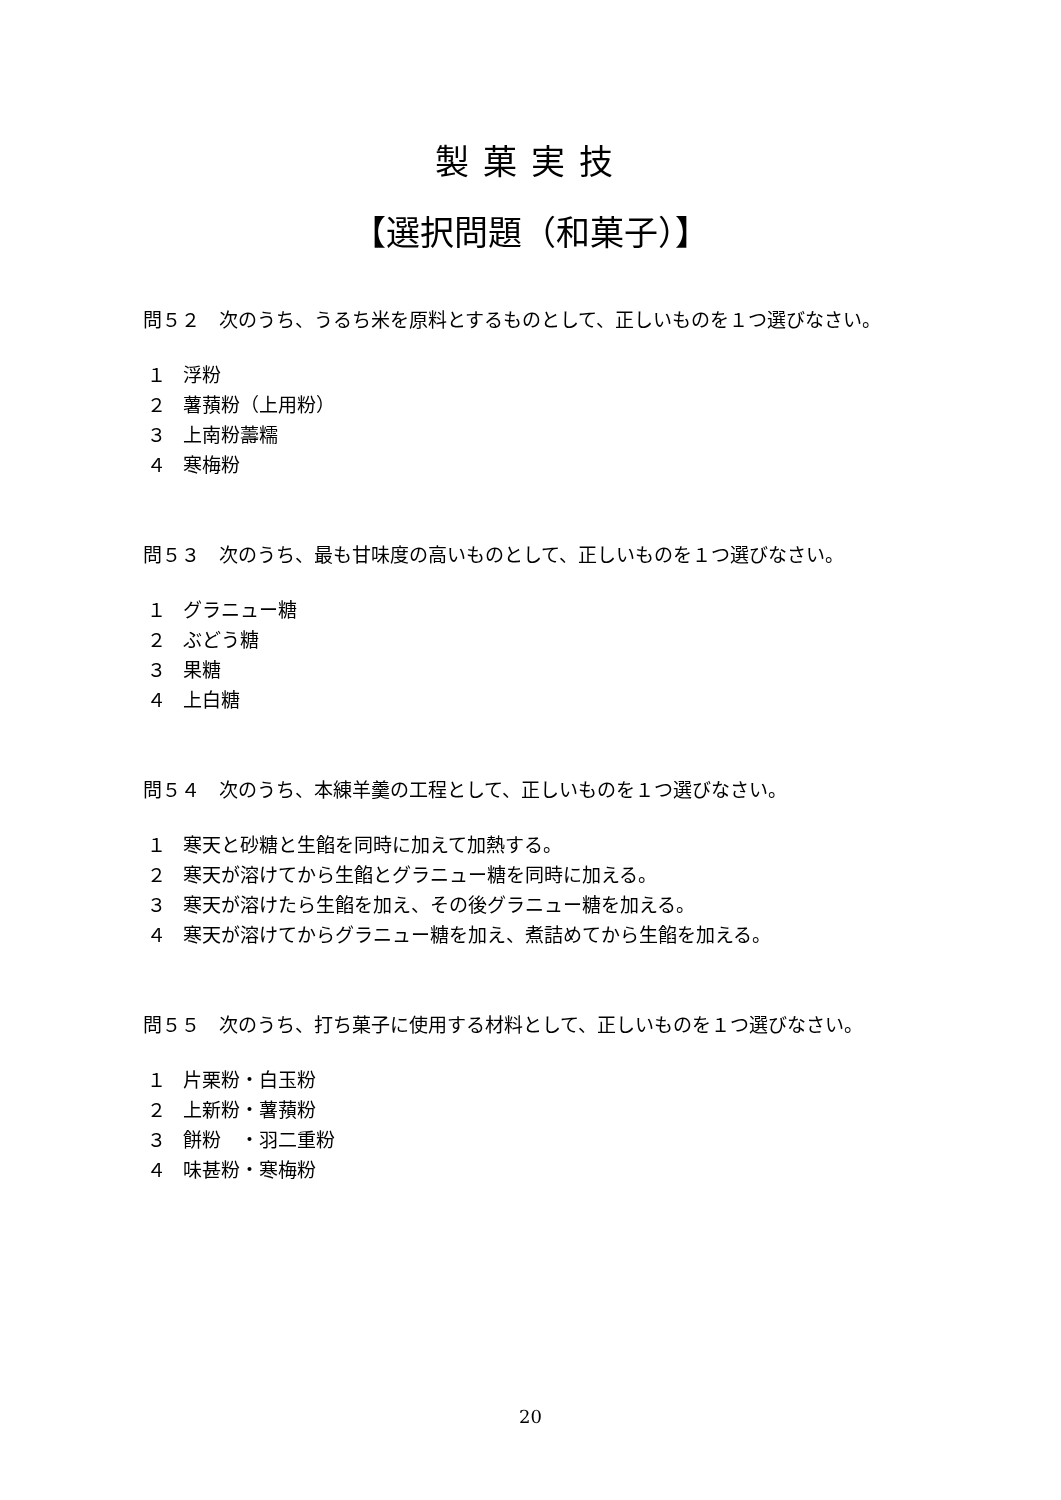製菓実技
【選択問題（和菓子）】
問５２　次のうち、うるち米を原料とするものとして、正しいものを１つ選びなさい。
１ 浮粉
２ 薯蕷粉（上用粉）
３ 上南粉薵糯
４ 寒梅粉
問５３　次のうち、最も甘味度の高いものとして、正しいものを１つ選びなさい。
１ グラニュー糖
２ ぶどう糖
３ 果糖
４ 上白糖
問５４　次のうち、本練羊羹の工程として、正しいものを１つ選びなさい。
１ 寒天と砂糖と生餡を同時に加えて加熱する。
２ 寒天が溶けてから生餡とグラニュー糖を同時に加える。
３ 寒天が溶けたら生餡を加え、その後グラニュー糖を加える。
４ 寒天が溶けてからグラニュー糖を加え、煮詰めてから生餡を加える。
問５５　次のうち、打ち菓子に使用する材料として、正しいものを１つ選びなさい。
１ 片栗粉・白玉粉
２ 上新粉・薯蕷粉
３ 餅粉　・羽二重粉
４ 味甚粉・寒梅粉
20